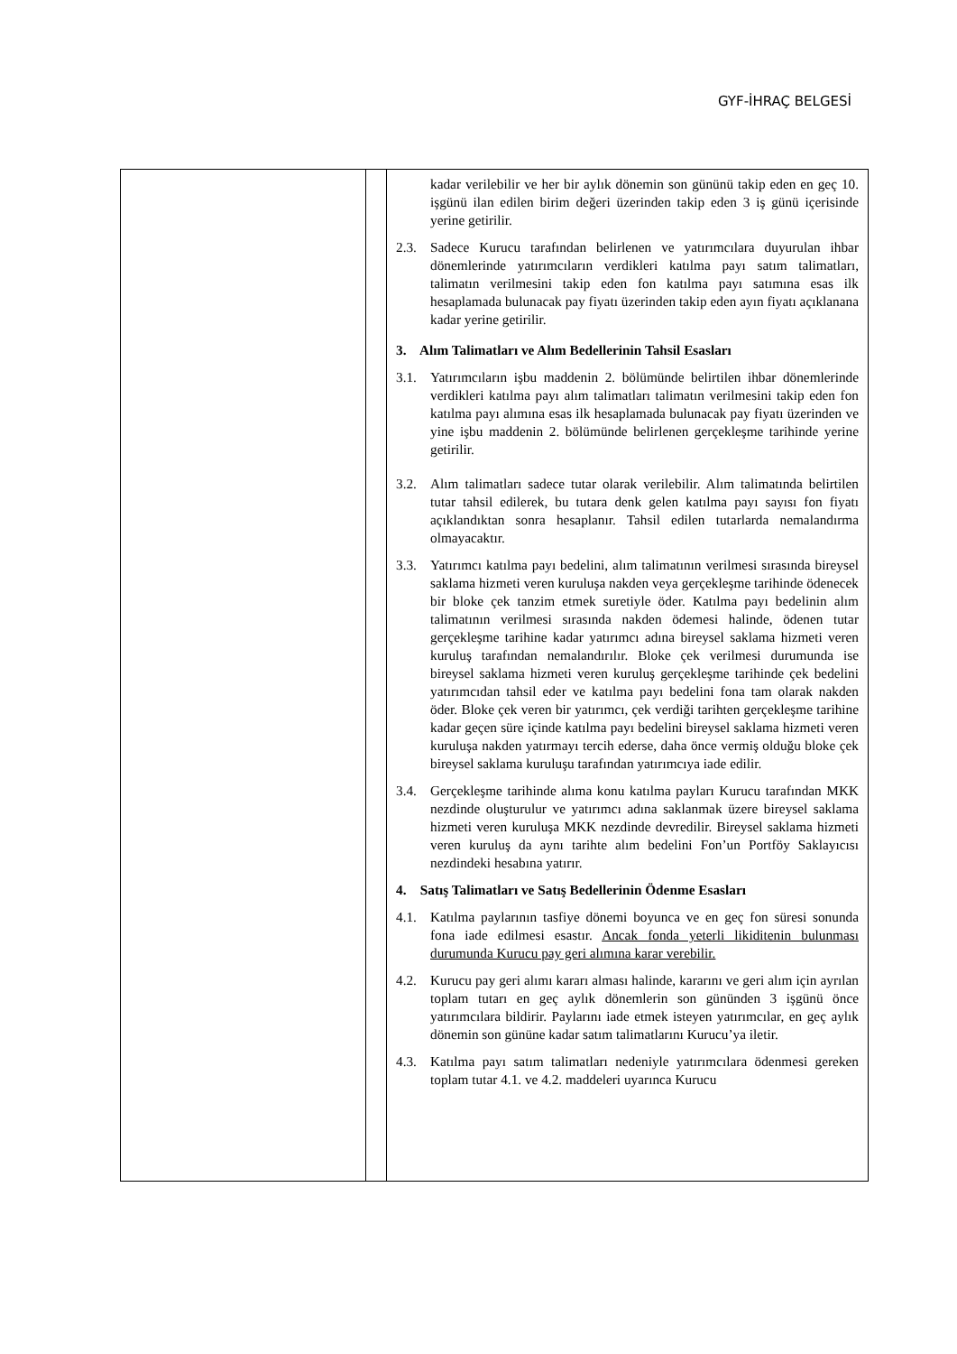GYF-İHRAÇ BELGESİ
| | | kadar verilebilir ve her bir aylık dönemin son gününü takip eden en geç 10. işgünü ilan edilen birim değeri üzerinden takip eden 3 iş günü içerisinde yerine getirilir. 2.3. Sadece Kurucu tarafından belirlenen ve yatırımcılara duyurulan ihbar dönemlerinde yatırımcıların verdikleri katılma payı satım talimatları, talimatın verilmesini takip eden fon katılma payı satımına esas ilk hesaplamada bulunacak pay fiyatı üzerinden takip eden ayın fiyatı açıklanana kadar yerine getirilir. 3. Alım Talimatları ve Alım Bedellerinin Tahsil Esasları 3.1. Yatırımcıların işbu maddenin 2. bölümünde belirtilen ihbar dönemlerinde verdikleri katılma payı alım talimatları talimatın verilmesini takip eden fon katılma payı alımına esas ilk hesaplamada bulunacak pay fiyatı üzerinden ve yine işbu maddenin 2. bölümünde belirlenen gerçekleşme tarihinde yerine getirilir. 3.2. Alım talimatları sadece tutar olarak verilebilir. Alım talimatında belirtilen tutar tahsil edilerek, bu tutara denk gelen katılma payı sayısı fon fiyatı açıklandıktan sonra hesaplanır. Tahsil edilen tutarlarda nemalandırma olmayacaktır. 3.3. Yatırımcı katılma payı bedelini, alım talimatının verilmesi sırasında bireysel saklama hizmeti veren kuruluşa nakden veya gerçekleşme tarihinde ödenecek bir bloke çek tanzim etmek suretiyle öder. Katılma payı bedelinin alım talimatının verilmesi sırasında nakden ödemesi halinde, ödenen tutar gerçekleşme tarihine kadar yatırımcı adına bireysel saklama hizmeti veren kuruluş tarafından nemalandırılır. Bloke çek verilmesi durumunda ise bireysel saklama hizmeti veren kuruluş gerçekleşme tarihinde çek bedelini yatırımcıdan tahsil eder ve katılma payı bedelini fona tam olarak nakden öder. Bloke çek veren bir yatırımcı, çek verdiği tarihten gerçekleşme tarihine kadar geçen süre içinde katılma payı bedelini bireysel saklama hizmeti veren kuruluşa nakden yatırmayı tercih ederse, daha önce vermiş olduğu bloke çek bireysel saklama kuruluşu tarafından yatırımcıya iade edilir. 3.4. Gerçekleşme tarihinde alıma konu katılma payları Kurucu tarafından MKK nezdinde oluşturulur ve yatırımcı adına saklanmak üzere bireysel saklama hizmeti veren kuruluşa MKK nezdinde devredilir. Bireysel saklama hizmeti veren kuruluş da aynı tarihte alım bedelini Fon’un Portföy Saklayıcısı nezdindeki hesabına yatırır. 4. Satış Talimatları ve Satış Bedellerinin Ödenme Esasları 4.1. Katılma paylarının tasfiye dönemi boyunca ve en geç fon süresi sonunda fona iade edilmesi esastır. Ancak fonda yeterli likiditenin bulunması durumunda Kurucu pay geri alımına karar verebilir. 4.2. Kurucu pay geri alımı kararı alması halinde, kararını ve geri alım için ayrılan toplam tutarı en geç aylık dönemlerin son gününden 3 işgünü önce yatırımcılara bildirir. Paylarını iade etmek isteyen yatırımcılar, en geç aylık dönemin son gününe kadar satım talimatlarını Kurucu’ya iletir. 4.3. Katılma payı satım talimatları nedeniyle yatırımcılara ödenmesi gereken toplam tutar 4.1. ve 4.2. maddeleri uyarınca Kurucu |